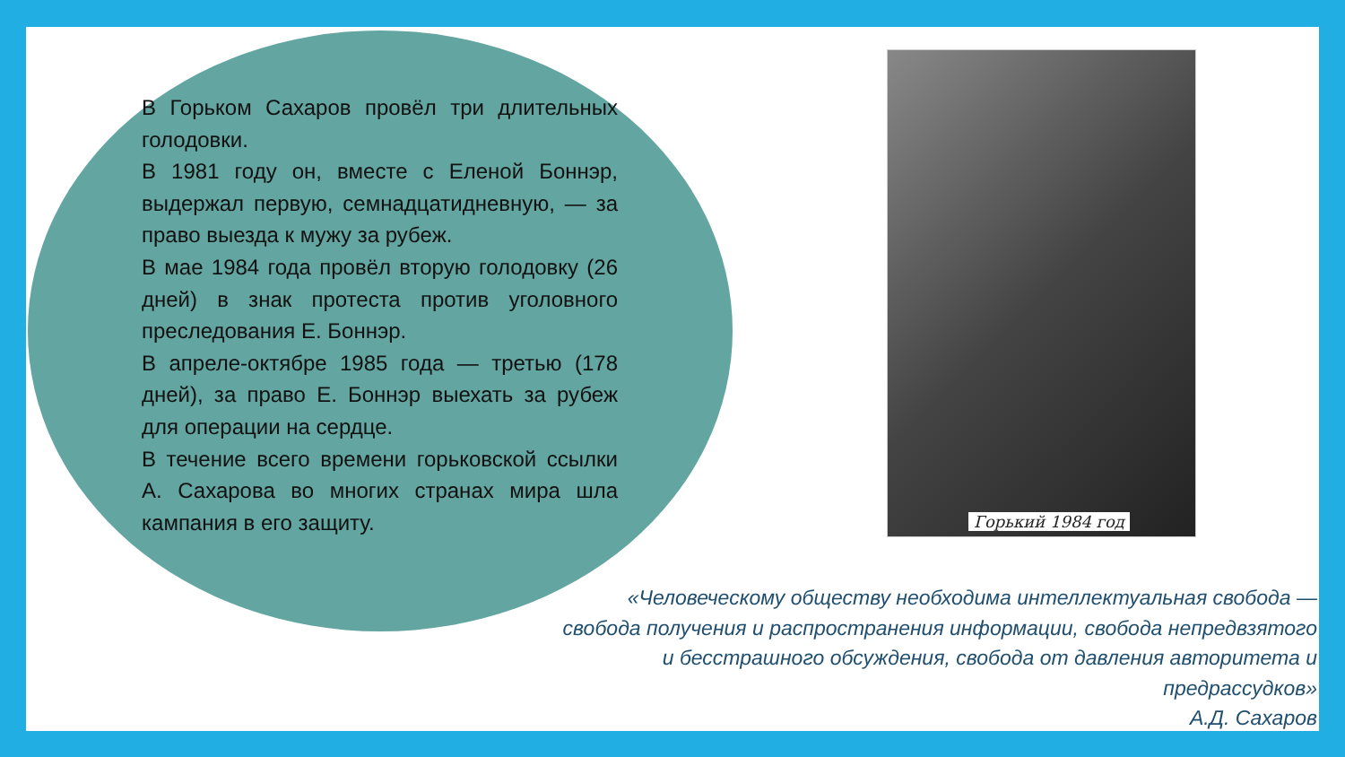В Горьком Сахаров провёл три длительных голодовки.
В 1981 году он, вместе с Еленой Боннэр, выдержал первую, семнадцатидневную, — за право выезда к мужу за рубеж.
В мае 1984 года провёл вторую голодовку (26 дней) в знак протеста против уголовного преследования Е. Боннэр.
В апреле-октябре 1985 года — третью (178 дней), за право Е. Боннэр выехать за рубеж для операции на сердце.
В течение всего времени горьковской ссылки А. Сахарова во многих странах мира шла кампания в его защиту.
Горький 1984 год
«Человеческому обществу необходима интеллектуальная свобода — свобода получения и распространения информации, свобода непредвзятого и бесстрашного обсуждения, свобода от давления авторитета и предрассудков»
А.Д. Сахаров